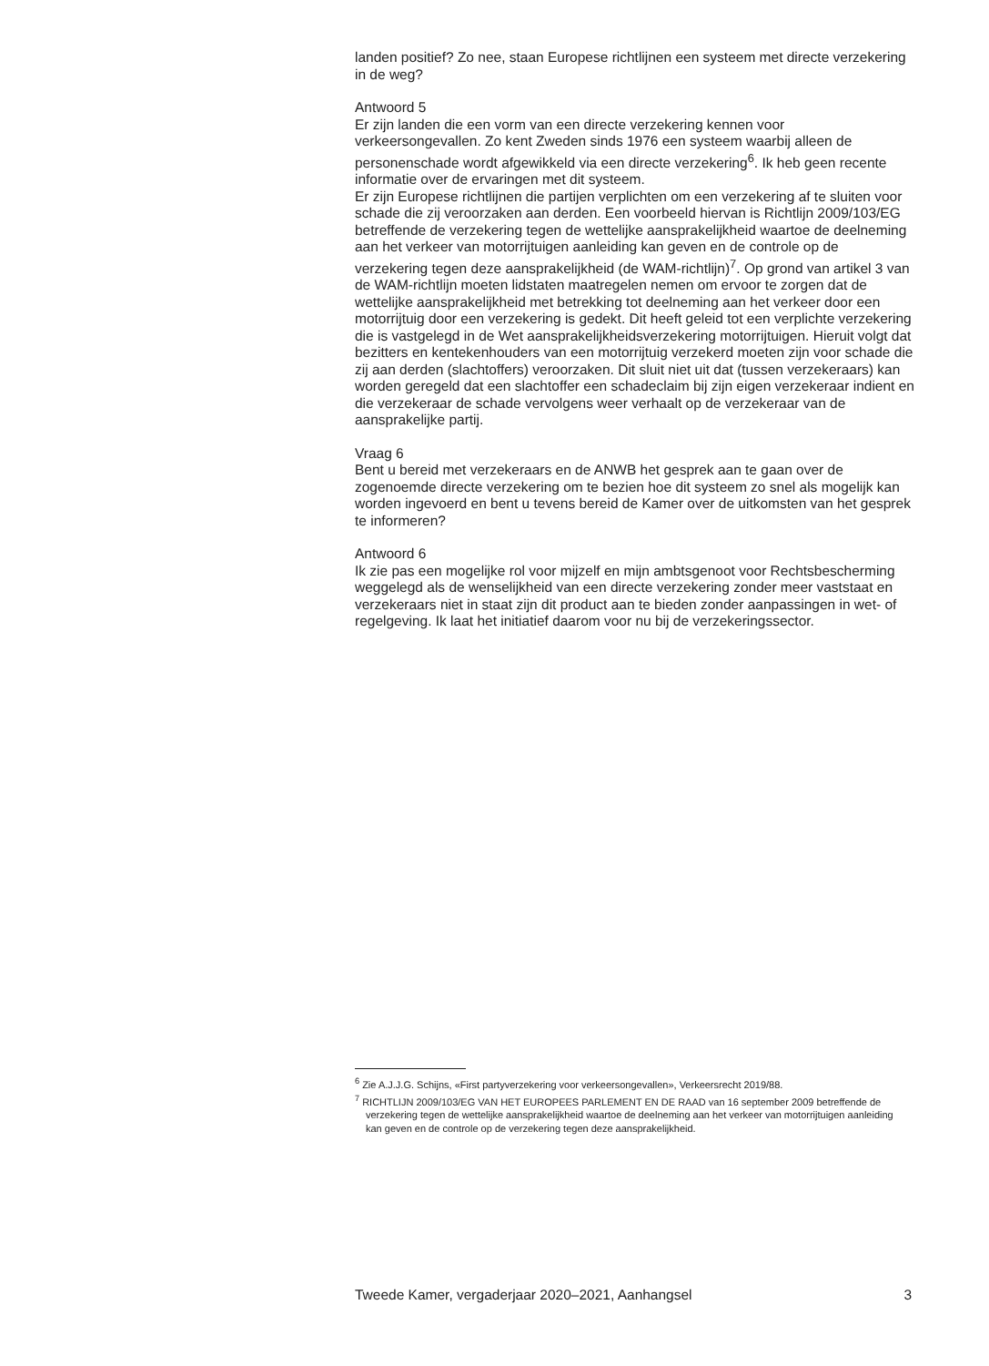landen positief? Zo nee, staan Europese richtlijnen een systeem met directe verzekering in de weg?
Antwoord 5
Er zijn landen die een vorm van een directe verzekering kennen voor verkeersongevallen. Zo kent Zweden sinds 1976 een systeem waarbij alleen de personenschade wordt afgewikkeld via een directe verzekering<sup>6</sup>. Ik heb geen recente informatie over de ervaringen met dit systeem.
Er zijn Europese richtlijnen die partijen verplichten om een verzekering af te sluiten voor schade die zij veroorzaken aan derden. Een voorbeeld hiervan is Richtlijn 2009/103/EG betreffende de verzekering tegen de wettelijke aansprakelijkheid waartoe de deelneming aan het verkeer van motorrijtuigen aanleiding kan geven en de controle op de verzekering tegen deze aansprakelijkheid (de WAM-richtlijn)<sup>7</sup>. Op grond van artikel 3 van de WAM-richtlijn moeten lidstaten maatregelen nemen om ervoor te zorgen dat de wettelijke aansprakelijkheid met betrekking tot deelneming aan het verkeer door een motorrijtuig door een verzekering is gedekt. Dit heeft geleid tot een verplichte verzekering die is vastgelegd in de Wet aansprakelijkheidsverzekering motorrijtuigen. Hieruit volgt dat bezitters en kentekenhouders van een motorrijtuig verzekerd moeten zijn voor schade die zij aan derden (slachtoffers) veroorzaken. Dit sluit niet uit dat (tussen verzekeraars) kan worden geregeld dat een slachtoffer een schadeclaim bij zijn eigen verzekeraar indient en die verzekeraar de schade vervolgens weer verhaalt op de verzekeraar van de aansprakelijke partij.
Vraag 6
Bent u bereid met verzekeraars en de ANWB het gesprek aan te gaan over de zogenoemde directe verzekering om te bezien hoe dit systeem zo snel als mogelijk kan worden ingevoerd en bent u tevens bereid de Kamer over de uitkomsten van het gesprek te informeren?
Antwoord 6
Ik zie pas een mogelijke rol voor mijzelf en mijn ambtsgenoot voor Rechtsbescherming weggelegd als de wenselijkheid van een directe verzekering zonder meer vaststaat en verzekeraars niet in staat zijn dit product aan te bieden zonder aanpassingen in wet- of regelgeving. Ik laat het initiatief daarom voor nu bij de verzekeringssector.
<sup>6</sup> Zie A.J.J.G. Schijns, «First partyverzekering voor verkeersongevallen», Verkeersrecht 2019/88.
<sup>7</sup> RICHTLIJN 2009/103/EG VAN HET EUROPEES PARLEMENT EN DE RAAD van 16 september 2009 betreffende de verzekering tegen de wettelijke aansprakelijkheid waartoe de deelneming aan het verkeer van motorrijtuigen aanleiding kan geven en de controle op de verzekering tegen deze aansprakelijkheid.
Tweede Kamer, vergaderjaar 2020–2021, Aanhangsel 3